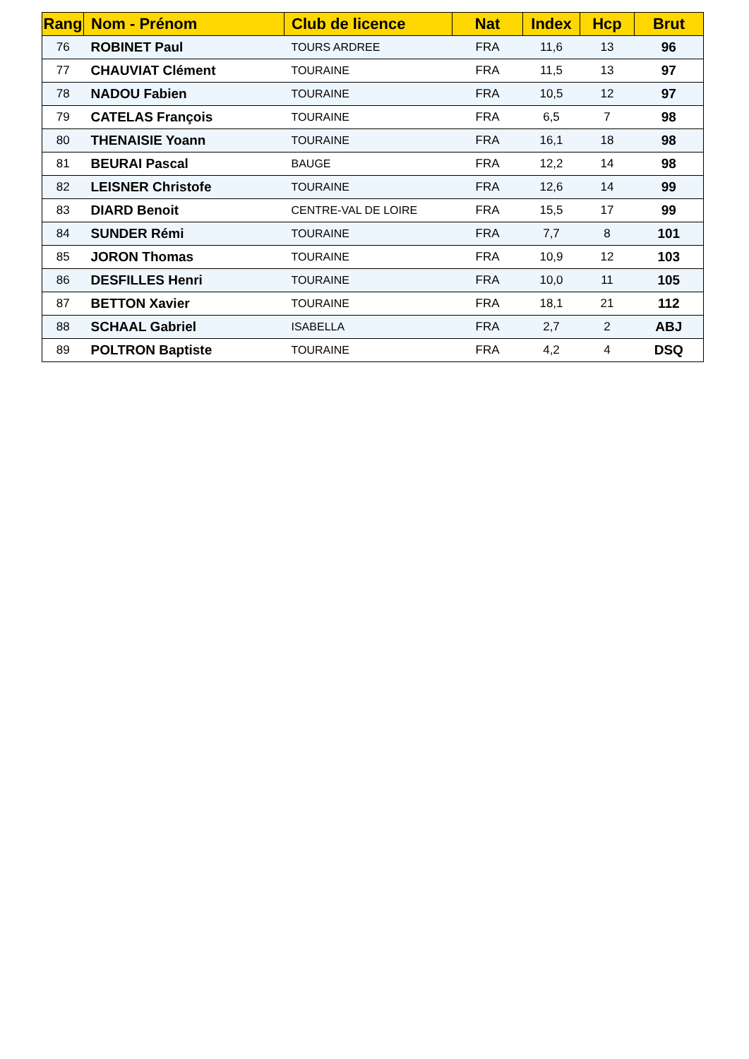| Rang | Nom - Prénom | Club de licence | Nat | Index | Hcp | Brut |
| --- | --- | --- | --- | --- | --- | --- |
| 76 | ROBINET Paul | TOURS ARDREE | FRA | 11,6 | 13 | 96 |
| 77 | CHAUVIAT Clément | TOURAINE | FRA | 11,5 | 13 | 97 |
| 78 | NADOU Fabien | TOURAINE | FRA | 10,5 | 12 | 97 |
| 79 | CATELAS François | TOURAINE | FRA | 6,5 | 7 | 98 |
| 80 | THENAISIE Yoann | TOURAINE | FRA | 16,1 | 18 | 98 |
| 81 | BEURAI Pascal | BAUGE | FRA | 12,2 | 14 | 98 |
| 82 | LEISNER Christofe | TOURAINE | FRA | 12,6 | 14 | 99 |
| 83 | DIARD Benoit | CENTRE-VAL DE LOIRE | FRA | 15,5 | 17 | 99 |
| 84 | SUNDER Rémi | TOURAINE | FRA | 7,7 | 8 | 101 |
| 85 | JORON Thomas | TOURAINE | FRA | 10,9 | 12 | 103 |
| 86 | DESFILLES Henri | TOURAINE | FRA | 10,0 | 11 | 105 |
| 87 | BETTON Xavier | TOURAINE | FRA | 18,1 | 21 | 112 |
| 88 | SCHAAL Gabriel | ISABELLA | FRA | 2,7 | 2 | ABJ |
| 89 | POLTRON Baptiste | TOURAINE | FRA | 4,2 | 4 | DSQ |